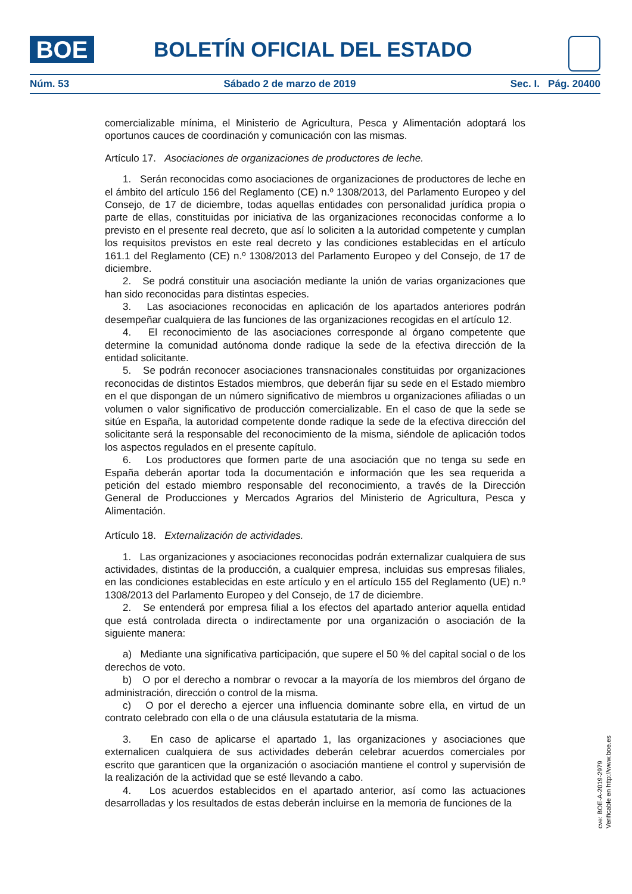BOE BOLETÍN OFICIAL DEL ESTADO
Núm. 53 Sábado 2 de marzo de 2019 Sec. I. Pág. 20400
comercializable mínima, el Ministerio de Agricultura, Pesca y Alimentación adoptará los oportunos cauces de coordinación y comunicación con las mismas.
Artículo 17. Asociaciones de organizaciones de productores de leche.
1. Serán reconocidas como asociaciones de organizaciones de productores de leche en el ámbito del artículo 156 del Reglamento (CE) n.º 1308/2013, del Parlamento Europeo y del Consejo, de 17 de diciembre, todas aquellas entidades con personalidad jurídica propia o parte de ellas, constituidas por iniciativa de las organizaciones reconocidas conforme a lo previsto en el presente real decreto, que así lo soliciten a la autoridad competente y cumplan los requisitos previstos en este real decreto y las condiciones establecidas en el artículo 161.1 del Reglamento (CE) n.º 1308/2013 del Parlamento Europeo y del Consejo, de 17 de diciembre.
2. Se podrá constituir una asociación mediante la unión de varias organizaciones que han sido reconocidas para distintas especies.
3. Las asociaciones reconocidas en aplicación de los apartados anteriores podrán desempeñar cualquiera de las funciones de las organizaciones recogidas en el artículo 12.
4. El reconocimiento de las asociaciones corresponde al órgano competente que determine la comunidad autónoma donde radique la sede de la efectiva dirección de la entidad solicitante.
5. Se podrán reconocer asociaciones transnacionales constituidas por organizaciones reconocidas de distintos Estados miembros, que deberán fijar su sede en el Estado miembro en el que dispongan de un número significativo de miembros u organizaciones afiliadas o un volumen o valor significativo de producción comercializable. En el caso de que la sede se sitúe en España, la autoridad competente donde radique la sede de la efectiva dirección del solicitante será la responsable del reconocimiento de la misma, siéndole de aplicación todos los aspectos regulados en el presente capítulo.
6. Los productores que formen parte de una asociación que no tenga su sede en España deberán aportar toda la documentación e información que les sea requerida a petición del estado miembro responsable del reconocimiento, a través de la Dirección General de Producciones y Mercados Agrarios del Ministerio de Agricultura, Pesca y Alimentación.
Artículo 18. Externalización de actividades.
1. Las organizaciones y asociaciones reconocidas podrán externalizar cualquiera de sus actividades, distintas de la producción, a cualquier empresa, incluidas sus empresas filiales, en las condiciones establecidas en este artículo y en el artículo 155 del Reglamento (UE) n.º 1308/2013 del Parlamento Europeo y del Consejo, de 17 de diciembre.
2. Se entenderá por empresa filial a los efectos del apartado anterior aquella entidad que está controlada directa o indirectamente por una organización o asociación de la siguiente manera:
a) Mediante una significativa participación, que supere el 50 % del capital social o de los derechos de voto.
b) O por el derecho a nombrar o revocar a la mayoría de los miembros del órgano de administración, dirección o control de la misma.
c) O por el derecho a ejercer una influencia dominante sobre ella, en virtud de un contrato celebrado con ella o de una cláusula estatutaria de la misma.
3. En caso de aplicarse el apartado 1, las organizaciones y asociaciones que externalicen cualquiera de sus actividades deberán celebrar acuerdos comerciales por escrito que garanticen que la organización o asociación mantiene el control y supervisión de la realización de la actividad que se esté llevando a cabo.
4. Los acuerdos establecidos en el apartado anterior, así como las actuaciones desarrolladas y los resultados de estas deberán incluirse en la memoria de funciones de la
cve: BOE-A-2019-2979
Verificable en http://www.boe.es